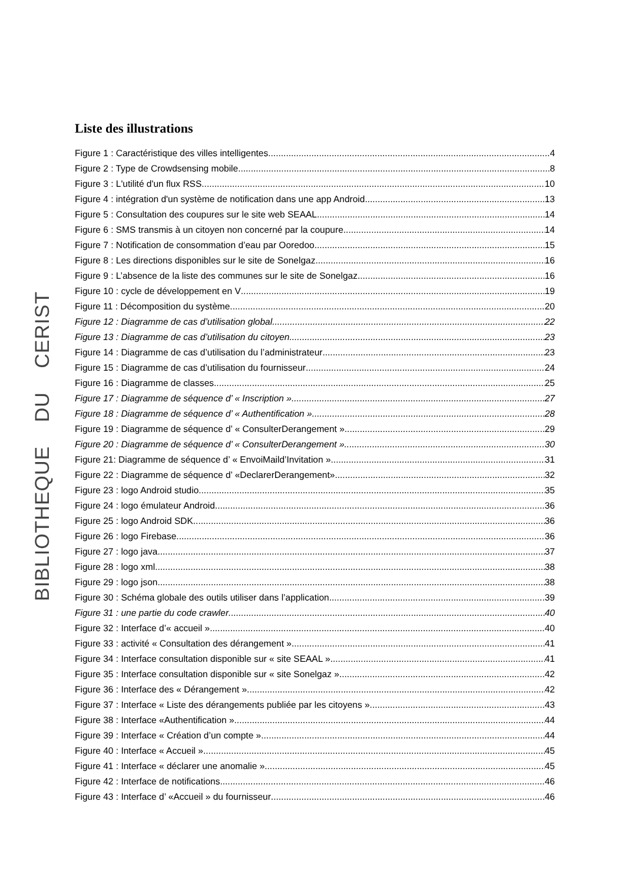BIBLIOTHEQUE DU CERIST
Liste des illustrations
Figure 1 : Caractéristique des villes intelligentes 4
Figure 2 : Type de Crowdsensing mobile 8
Figure 3 : L'utilité d'un flux RSS 10
Figure 4 : intégration d'un système de notification dans une app Android 13
Figure 5 : Consultation des coupures sur le site web SEAAL 14
Figure 6 : SMS transmis à un citoyen non concerné par la coupure 14
Figure 7 : Notification de consommation d’eau par Ooredoo 15
Figure 8 : Les directions disponibles sur le site de Sonelgaz 16
Figure 9 : L’absence de la liste des communes sur le site de Sonelgaz 16
Figure 10 : cycle de développement en V 19
Figure 11 : Décomposition du système 20
Figure 12 : Diagramme de cas d’utilisation global 22
Figure 13 : Diagramme de cas d’utilisation du citoyen 23
Figure 14 : Diagramme de cas d’utilisation du l’administrateur 23
Figure 15 : Diagramme de cas d’utilisation du fournisseur 24
Figure 16 : Diagramme de classes 25
Figure 17 : Diagramme de séquence d’ « Inscription » 27
Figure 18 : Diagramme de séquence d’ « Authentification » 28
Figure 19 : Diagramme de séquence d’ « ConsulterDerangement » 29
Figure 20 : Diagramme de séquence d’ « ConsulterDerangement » 30
Figure 21: Diagramme de séquence d’ « EnvoiMaild’Invitation » 31
Figure 22 : Diagramme de séquence d’ «DeclarerDerangement» 32
Figure 23 : logo Android studio 35
Figure 24 : logo émulateur Android 36
Figure 25 : logo Android SDK 36
Figure 26 : logo Firebase 36
Figure 27 : logo java 37
Figure 28 : logo xml 38
Figure 29 : logo json 38
Figure 30 : Schéma globale des outils utiliser dans l’application 39
Figure 31 : une partie du code crawler 40
Figure 32 : Interface d’« accueil » 40
Figure 33 : activité « Consultation des dérangement » 41
Figure 34 : Interface consultation disponible sur « site SEAAL » 41
Figure 35 : Interface consultation disponible sur « site Sonelgaz » 42
Figure 36 : Interface des « Dérangement » 42
Figure 37 : Interface « Liste des dérangements publiée par les citoyens » 43
Figure 38 : Interface «Authentification » 44
Figure 39 : Interface « Création d’un compte » 44
Figure 40 : Interface « Accueil » 45
Figure 41 : Interface « déclarer une anomalie » 45
Figure 42 : Interface de notifications 46
Figure 43 : Interface d’ «Accueil » du fournisseur 46